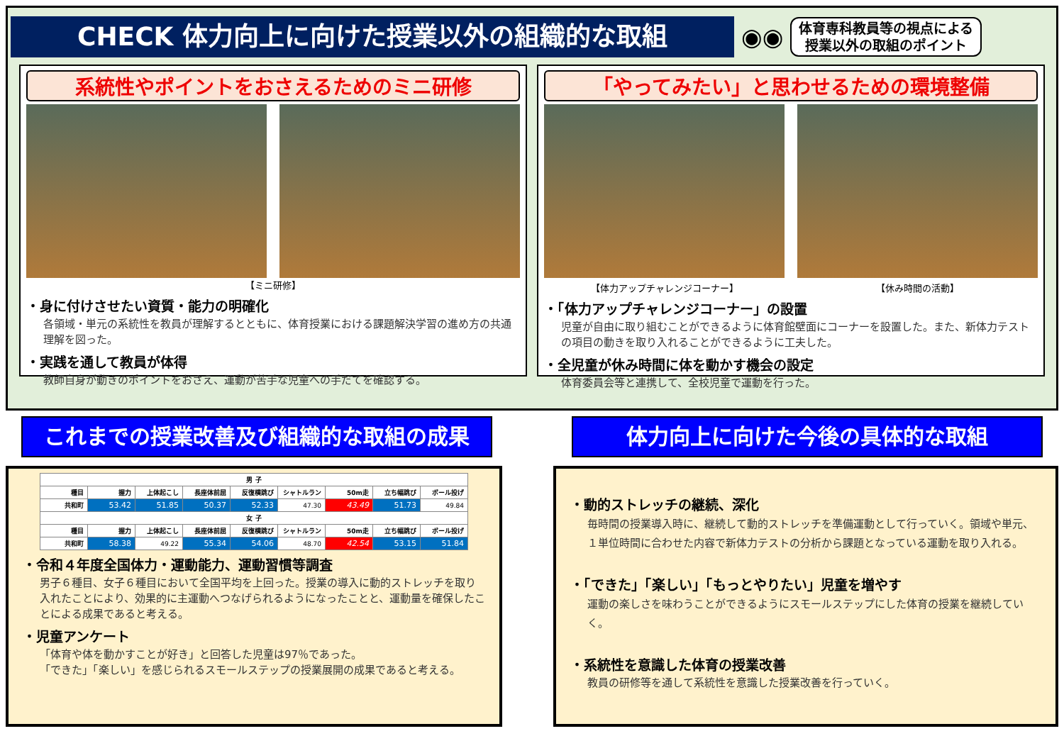CHECK 体力向上に向けた授業以外の組織的な取組
◉◉
体育専科教員等の視点による
授業以外の取組のポイント
系統性やポイントをおさえるためのミニ研修
【ミニ研修】
・身に付けさせたい資質・能力の明確化
各領域・単元の系統性を教員が理解するとともに、体育授業における課題解決学習の進め方の共通理解を図った。
・実践を通して教員が体得
教師自身が動きのポイントをおさえ、運動が苦手な児童への手だてを確認する。
「やってみたい」と思わせるための環境整備
【体力アップチャレンジコーナー】 【休み時間の活動】
・「体力アップチャレンジコーナー」の設置
児童が自由に取り組むことができるように体育館壁面にコーナーを設置した。また、新体力テストの項目の動きを取り入れることができるように工夫した。
・全児童が休み時間に体を動かす機会の設定
体育委員会等と連携して、全校児童で運動を行った。
これまでの授業改善及び組織的な取組の成果 体力向上に向けた今後の具体的な取組
| 男 子 | | | | | | | | |
| --- | --- | --- | --- | --- | --- | --- | --- | --- |
| 種目 | 握力 | 上体起こし | 長座体前屈 | 反復横跳び | シャトルラン | 50m走 | 立ち幅跳び | ボール投げ |
| 共和町 | 53.42 | 51.85 | 50.37 | 52.33 | 47.30 | 43.49 | 51.73 | 49.84 |
| 女 子 | | | | | | | | |
| 種目 | 握力 | 上体起こし | 長座体前屈 | 反復横跳び | シャトルラン | 50m走 | 立ち幅跳び | ボール投げ |
| 共和町 | 58.38 | 49.22 | 55.34 | 54.06 | 48.70 | 42.54 | 53.15 | 51.84 |
・令和４年度全国体力・運動能力、運動習慣等調査
男子６種目、女子６種目において全国平均を上回った。授業の導入に動的ストレッチを取り入れたことにより、効果的に主運動へつなげられるようになったことと、運動量を確保したことによる成果であると考える。
・児童アンケート
「体育や体を動かすことが好き」と回答した児童は97％であった。
「できた」「楽しい」を感じられるスモールステップの授業展開の成果であると考える。
・動的ストレッチの継続、深化
毎時間の授業導入時に、継続して動的ストレッチを準備運動として行っていく。領域や単元、１単位時間に合わせた内容で新体力テストの分析から課題となっている運動を取り入れる。
・「できた」「楽しい」「もっとやりたい」児童を増やす
運動の楽しさを味わうことができるようにスモールステップにした体育の授業を継続していく。
・系統性を意識した体育の授業改善
教員の研修等を通して系統性を意識した授業改善を行っていく。